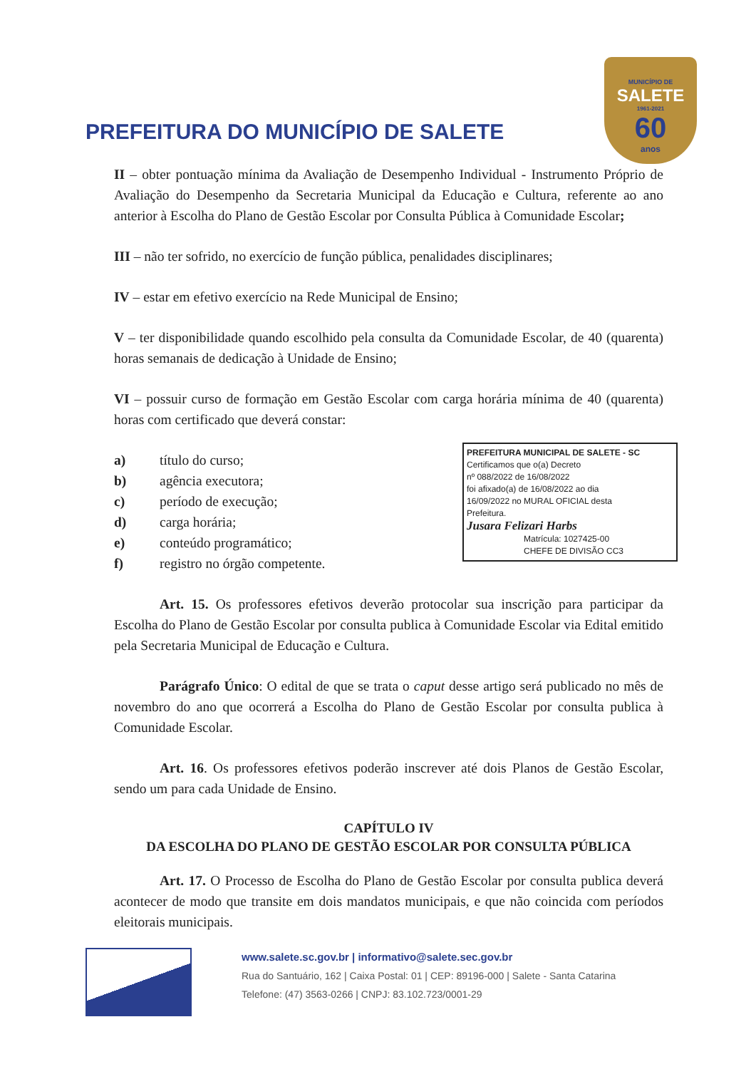PREFEITURA DO MUNICÍPIO DE SALETE
MUNICÍPIO DE
SALETE
1961-2021
60
anos
II – obter pontuação mínima da Avaliação de Desempenho Individual - Instrumento Próprio de Avaliação do Desempenho da Secretaria Municipal da Educação e Cultura, referente ao ano anterior à Escolha do Plano de Gestão Escolar por Consulta Pública à Comunidade Escolar;
III – não ter sofrido, no exercício de função pública, penalidades disciplinares;
IV – estar em efetivo exercício na Rede Municipal de Ensino;
V – ter disponibilidade quando escolhido pela consulta da Comunidade Escolar, de 40 (quarenta) horas semanais de dedicação à Unidade de Ensino;
VI – possuir curso de formação em Gestão Escolar com carga horária mínima de 40 (quarenta) horas com certificado que deverá constar:
PREFEITURA MUNICIPAL DE SALETE - SC
Certificamos que o(a) Decreto
nº 088/2022 de 16/08/2022
foi afixado(a) de 16/08/2022 ao dia
16/09/2022 no MURAL OFICIAL desta
Prefeitura.
Jusara Felizari Harbs
Matrícula: 1027425-00
CHEFE DE DIVISÃO CC3
a) título do curso;
b) agência executora;
c) período de execução;
d) carga horária;
e) conteúdo programático;
f) registro no órgão competente.
Art. 15. Os professores efetivos deverão protocolar sua inscrição para participar da Escolha do Plano de Gestão Escolar por consulta publica à Comunidade Escolar via Edital emitido pela Secretaria Municipal de Educação e Cultura.
Parágrafo Único: O edital de que se trata o caput desse artigo será publicado no mês de novembro do ano que ocorrerá a Escolha do Plano de Gestão Escolar por consulta publica à Comunidade Escolar.
Art. 16. Os professores efetivos poderão inscrever até dois Planos de Gestão Escolar, sendo um para cada Unidade de Ensino.
CAPÍTULO IV
DA ESCOLHA DO PLANO DE GESTÃO ESCOLAR POR CONSULTA PÚBLICA
Art. 17. O Processo de Escolha do Plano de Gestão Escolar por consulta publica deverá acontecer de modo que transite em dois mandatos municipais, e que não coincida com períodos eleitorais municipais.
www.salete.sc.gov.br | informativo@salete.sec.gov.br
Rua do Santuário, 162 | Caixa Postal: 01 | CEP: 89196-000 | Salete - Santa Catarina
Telefone: (47) 3563-0266 | CNPJ: 83.102.723/0001-29